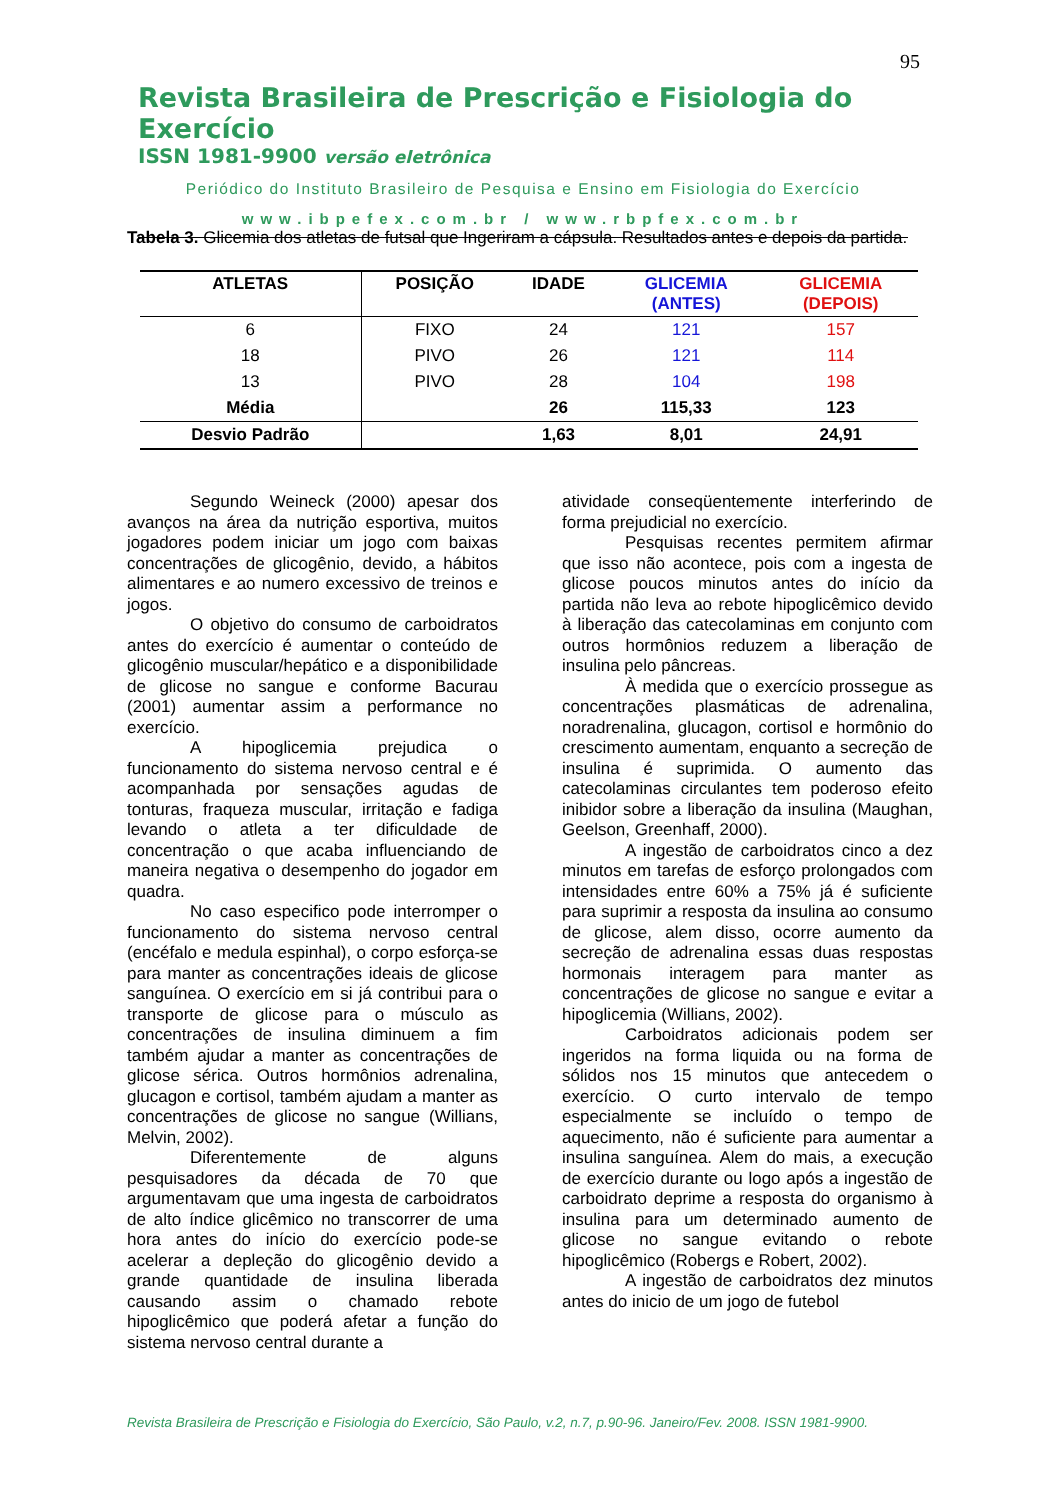95
Revista Brasileira de Prescrição e Fisiologia do Exercício
ISSN 1981-9900 versão eletrônica
Periódico do Instituto Brasileiro de Pesquisa e Ensino em Fisiologia do Exercício
www.ibpefex.com.br / www.rbpfex.com.br
Tabela 3. Glicemia dos atletas de futsal que Ingeriram a cápsula. Resultados antes e depois da partida.
| ATLETAS | POSIÇÃO | IDADE | GLICEMIA (ANTES) | GLICEMIA (DEPOIS) |
| --- | --- | --- | --- | --- |
| 6 | FIXO | 24 | 121 | 157 |
| 18 | PIVO | 26 | 121 | 114 |
| 13 | PIVO | 28 | 104 | 198 |
| Média | | 26 | 115,33 | 123 |
| Desvio Padrão | | 1,63 | 8,01 | 24,91 |
Segundo Weineck (2000) apesar dos avanços na área da nutrição esportiva, muitos jogadores podem iniciar um jogo com baixas concentrações de glicogênio, devido, a hábitos alimentares e ao numero excessivo de treinos e jogos.
O objetivo do consumo de carboidratos antes do exercício é aumentar o conteúdo de glicogênio muscular/hepático e a disponibilidade de glicose no sangue e conforme Bacurau (2001) aumentar assim a performance no exercício.
A hipoglicemia prejudica o funcionamento do sistema nervoso central e é acompanhada por sensações agudas de tonturas, fraqueza muscular, irritação e fadiga levando o atleta a ter dificuldade de concentração o que acaba influenciando de maneira negativa o desempenho do jogador em quadra.
No caso especifico pode interromper o funcionamento do sistema nervoso central (encéfalo e medula espinhal), o corpo esforça-se para manter as concentrações ideais de glicose sanguínea. O exercício em si já contribui para o transporte de glicose para o músculo as concentrações de insulina diminuem a fim também ajudar a manter as concentrações de glicose sérica. Outros hormônios adrenalina, glucagon e cortisol, também ajudam a manter as concentrações de glicose no sangue (Willians, Melvin, 2002).
Diferentemente de alguns pesquisadores da década de 70 que argumentavam que uma ingesta de carboidratos de alto índice glicêmico no transcorrer de uma hora antes do início do exercício pode-se acelerar a depleção do glicogênio devido a grande quantidade de insulina liberada causando assim o chamado rebote hipoglicêmico que poderá afetar a função do sistema nervoso central durante a
atividade conseqüentemente interferindo de forma prejudicial no exercício.
Pesquisas recentes permitem afirmar que isso não acontece, pois com a ingesta de glicose poucos minutos antes do início da partida não leva ao rebote hipoglicêmico devido à liberação das catecolaminas em conjunto com outros hormônios reduzem a liberação de insulina pelo pâncreas.
À medida que o exercício prossegue as concentrações plasmáticas de adrenalina, noradrenalina, glucagon, cortisol e hormônio do crescimento aumentam, enquanto a secreção de insulina é suprimida. O aumento das catecolaminas circulantes tem poderoso efeito inibidor sobre a liberação da insulina (Maughan, Geelson, Greenhaff, 2000).
A ingestão de carboidratos cinco a dez minutos em tarefas de esforço prolongados com intensidades entre 60% a 75% já é suficiente para suprimir a resposta da insulina ao consumo de glicose, alem disso, ocorre aumento da secreção de adrenalina essas duas respostas hormonais interagem para manter as concentrações de glicose no sangue e evitar a hipoglicemia (Willians, 2002).
Carboidratos adicionais podem ser ingeridos na forma liquida ou na forma de sólidos nos 15 minutos que antecedem o exercício. O curto intervalo de tempo especialmente se incluído o tempo de aquecimento, não é suficiente para aumentar a insulina sanguínea. Alem do mais, a execução de exercício durante ou logo após a ingestão de carboidrato deprime a resposta do organismo à insulina para um determinado aumento de glicose no sangue evitando o rebote hipoglicêmico (Robergs e Robert, 2002).
A ingestão de carboidratos dez minutos antes do inicio de um jogo de futebol
Revista Brasileira de Prescrição e Fisiologia do Exercício, São Paulo, v.2, n.7, p.90-96. Janeiro/Fev. 2008. ISSN 1981-9900.